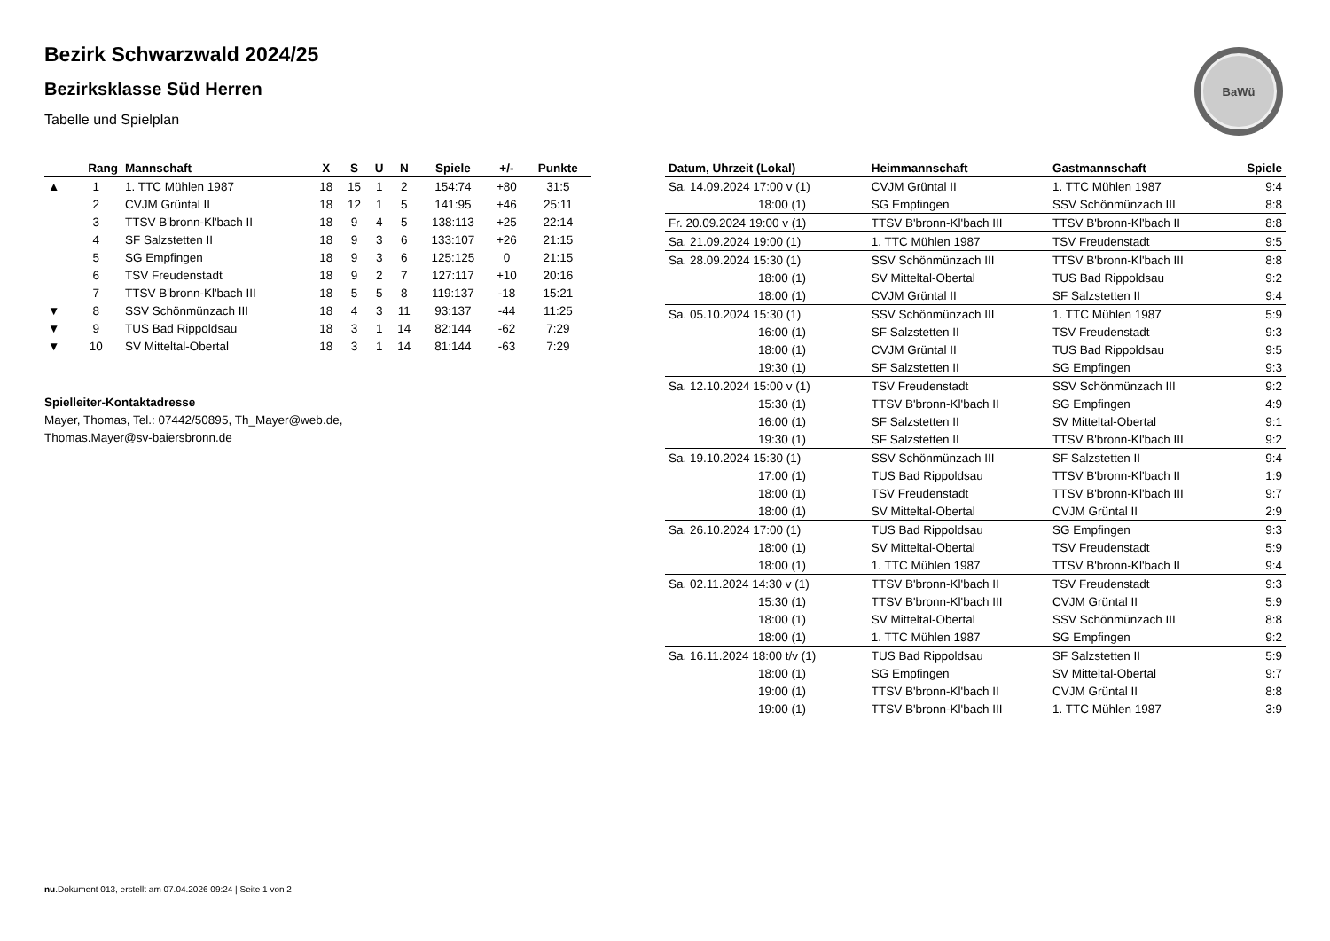BaWü
Bezirk Schwarzwald 2024/25
Bezirksklasse Süd Herren
Tabelle und Spielplan
| | Rang | Mannschaft | X | S | U | N | Spiele | +/- | Punkte |
| --- | --- | --- | --- | --- | --- | --- | --- | --- | --- |
| ▲ | 1 | 1. TTC Mühlen 1987 | 18 | 15 | 1 | 2 | 154:74 | +80 | 31:5 |
| | 2 | CVJM Grüntal II | 18 | 12 | 1 | 5 | 141:95 | +46 | 25:11 |
| | 3 | TTSV B'bronn-Kl'bach II | 18 | 9 | 4 | 5 | 138:113 | +25 | 22:14 |
| | 4 | SF Salzstetten II | 18 | 9 | 3 | 6 | 133:107 | +26 | 21:15 |
| | 5 | SG Empfingen | 18 | 9 | 3 | 6 | 125:125 | 0 | 21:15 |
| | 6 | TSV Freudenstadt | 18 | 9 | 2 | 7 | 127:117 | +10 | 20:16 |
| | 7 | TTSV B'bronn-Kl'bach III | 18 | 5 | 5 | 8 | 119:137 | -18 | 15:21 |
| ▼ | 8 | SSV Schönmünzach III | 18 | 4 | 3 | 11 | 93:137 | -44 | 11:25 |
| ▼ | 9 | TUS Bad Rippoldsau | 18 | 3 | 1 | 14 | 82:144 | -62 | 7:29 |
| ▼ | 10 | SV Mitteltal-Obertal | 18 | 3 | 1 | 14 | 81:144 | -63 | 7:29 |
Spielleiter-Kontaktadresse
Mayer, Thomas, Tel.: 07442/50895, Th_Mayer@web.de,
Thomas.Mayer@sv-baiersbronn.de
| Datum, Uhrzeit (Lokal) | Heimmannschaft | Gastmannschaft | Spiele |
| --- | --- | --- | --- |
| Sa. 14.09.2024 17:00 v (1) | CVJM Grüntal II | 1. TTC Mühlen 1987 | 9:4 |
| 18:00 (1) | SG Empfingen | SSV Schönmünzach III | 8:8 |
| Fr. 20.09.2024 19:00 v (1) | TTSV B'bronn-Kl'bach III | TTSV B'bronn-Kl'bach II | 8:8 |
| Sa. 21.09.2024 19:00 (1) | 1. TTC Mühlen 1987 | TSV Freudenstadt | 9:5 |
| Sa. 28.09.2024 15:30 (1) | SSV Schönmünzach III | TTSV B'bronn-Kl'bach III | 8:8 |
| 18:00 (1) | SV Mitteltal-Obertal | TUS Bad Rippoldsau | 9:2 |
| 18:00 (1) | CVJM Grüntal II | SF Salzstetten II | 9:4 |
| Sa. 05.10.2024 15:30 (1) | SSV Schönmünzach III | 1. TTC Mühlen 1987 | 5:9 |
| 16:00 (1) | SF Salzstetten II | TSV Freudenstadt | 9:3 |
| 18:00 (1) | CVJM Grüntal II | TUS Bad Rippoldsau | 9:5 |
| 19:30 (1) | SF Salzstetten II | SG Empfingen | 9:3 |
| Sa. 12.10.2024 15:00 v (1) | TSV Freudenstadt | SSV Schönmünzach III | 9:2 |
| 15:30 (1) | TTSV B'bronn-Kl'bach II | SG Empfingen | 4:9 |
| 16:00 (1) | SF Salzstetten II | SV Mitteltal-Obertal | 9:1 |
| 19:30 (1) | SF Salzstetten II | TTSV B'bronn-Kl'bach III | 9:2 |
| Sa. 19.10.2024 15:30 (1) | SSV Schönmünzach III | SF Salzstetten II | 9:4 |
| 17:00 (1) | TUS Bad Rippoldsau | TTSV B'bronn-Kl'bach II | 1:9 |
| 18:00 (1) | TSV Freudenstadt | TTSV B'bronn-Kl'bach III | 9:7 |
| 18:00 (1) | SV Mitteltal-Obertal | CVJM Grüntal II | 2:9 |
| Sa. 26.10.2024 17:00 (1) | TUS Bad Rippoldsau | SG Empfingen | 9:3 |
| 18:00 (1) | SV Mitteltal-Obertal | TSV Freudenstadt | 5:9 |
| 18:00 (1) | 1. TTC Mühlen 1987 | TTSV B'bronn-Kl'bach II | 9:4 |
| Sa. 02.11.2024 14:30 v (1) | TTSV B'bronn-Kl'bach II | TSV Freudenstadt | 9:3 |
| 15:30 (1) | TTSV B'bronn-Kl'bach III | CVJM Grüntal II | 5:9 |
| 18:00 (1) | SV Mitteltal-Obertal | SSV Schönmünzach III | 8:8 |
| 18:00 (1) | 1. TTC Mühlen 1987 | SG Empfingen | 9:2 |
| Sa. 16.11.2024 18:00 t/v (1) | TUS Bad Rippoldsau | SF Salzstetten II | 5:9 |
| 18:00 (1) | SG Empfingen | SV Mitteltal-Obertal | 9:7 |
| 19:00 (1) | TTSV B'bronn-Kl'bach II | CVJM Grüntal II | 8:8 |
| 19:00 (1) | TTSV B'bronn-Kl'bach III | 1. TTC Mühlen 1987 | 3:9 |
nu.Dokument 013, erstellt am 07.04.2026 09:24 | Seite 1 von 2